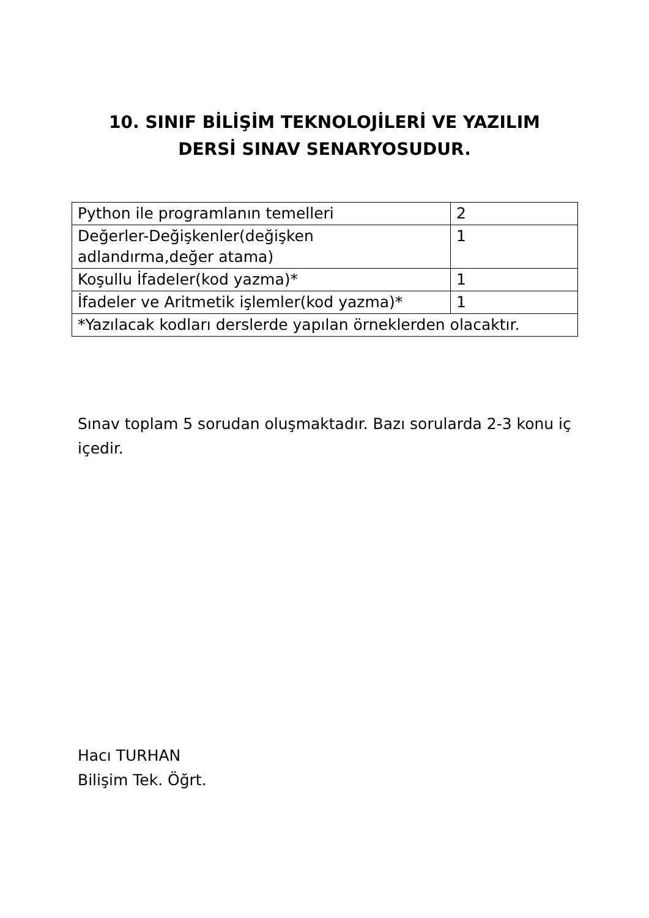10. SINIF BİLİŞİM TEKNOLOJİLERİ VE YAZILIM
DERSİ SINAV SENARYOSUDUR.
| Python ile programlanın temelleri | 2 |
| Değerler-Değişkenler(değişken adlandırma,değer atama) | 1 |
| Koşullu İfadeler(kod yazma)* | 1 |
| İfadeler ve Aritmetik işlemler(kod yazma)* | 1 |
| *Yazılacak kodları derslerde yapılan örneklerden olacaktır. | |
Sınav toplam 5 sorudan oluşmaktadır. Bazı sorularda 2-3 konu iç içedir.
Hacı TURHAN
Bilişim Tek. Öğrt.